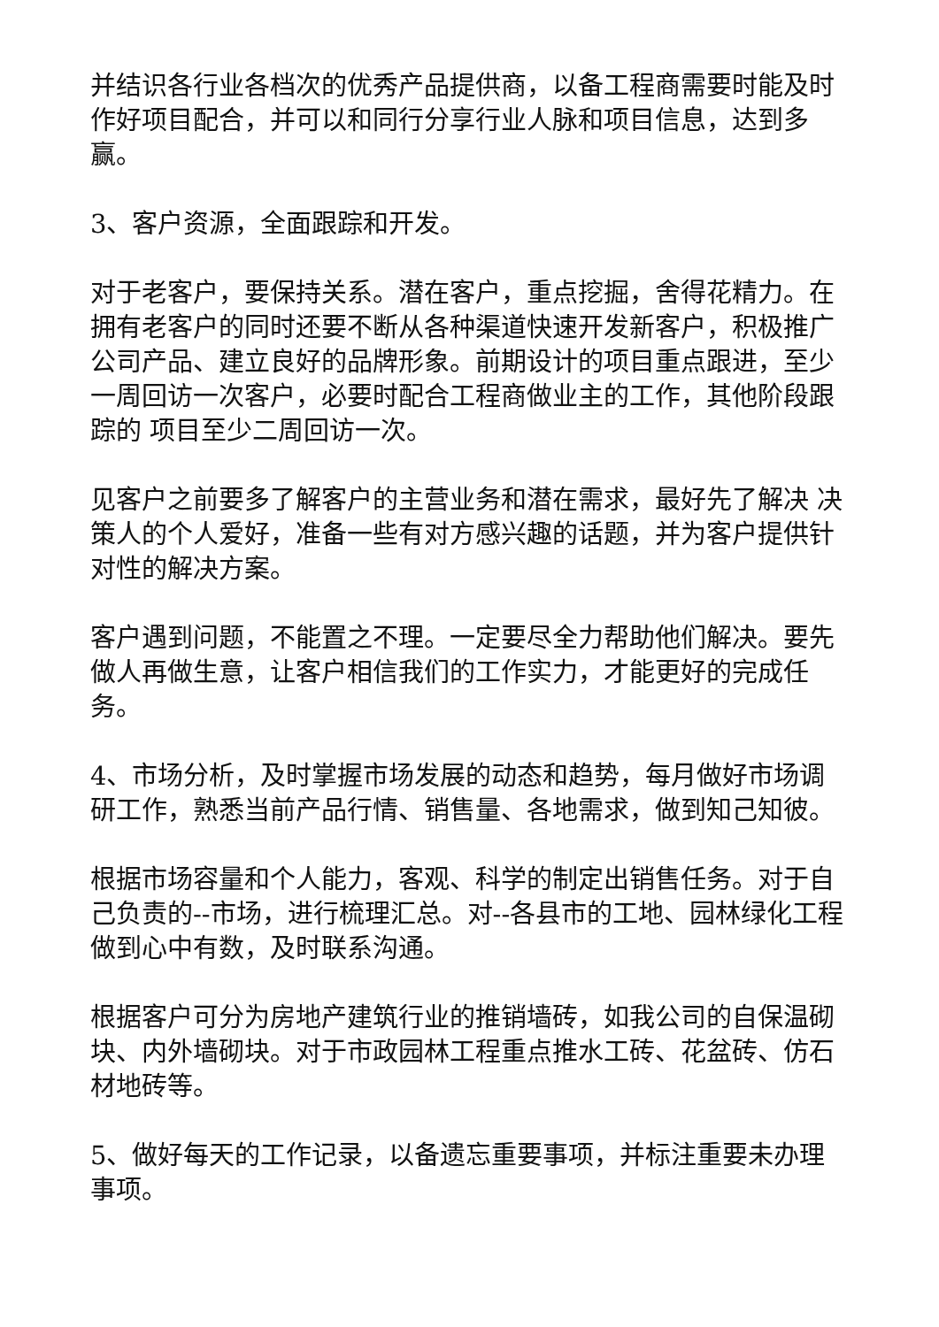并结识各行业各档次的优秀产品提供商，以备工程商需要时能及时作好项目配合，并可以和同行分享行业人脉和项目信息，达到多赢。
3、客户资源，全面跟踪和开发。
对于老客户，要保持关系。潜在客户，重点挖掘，舍得花精力。在拥有老客户的同时还要不断从各种渠道快速开发新客户，积极推广公司产品、建立良好的品牌形象。前期设计的项目重点跟进，至少一周回访一次客户，必要时配合工程商做业主的工作，其他阶段跟踪的 项目至少二周回访一次。
见客户之前要多了解客户的主营业务和潜在需求，最好先了解决 决策人的个人爱好，准备一些有对方感兴趣的话题，并为客户提供针对性的解决方案。
客户遇到问题，不能置之不理。一定要尽全力帮助他们解决。要先做人再做生意，让客户相信我们的工作实力，才能更好的完成任务。
4、市场分析，及时掌握市场发展的动态和趋势，每月做好市场调研工作，熟悉当前产品行情、销售量、各地需求，做到知己知彼。
根据市场容量和个人能力，客观、科学的制定出销售任务。对于自己负责的--市场，进行梳理汇总。对--各县市的工地、园林绿化工程做到心中有数，及时联系沟通。
根据客户可分为房地产建筑行业的推销墙砖，如我公司的自保温砌块、内外墙砌块。对于市政园林工程重点推水工砖、花盆砖、仿石材地砖等。
5、做好每天的工作记录，以备遗忘重要事项，并标注重要未办理事项。